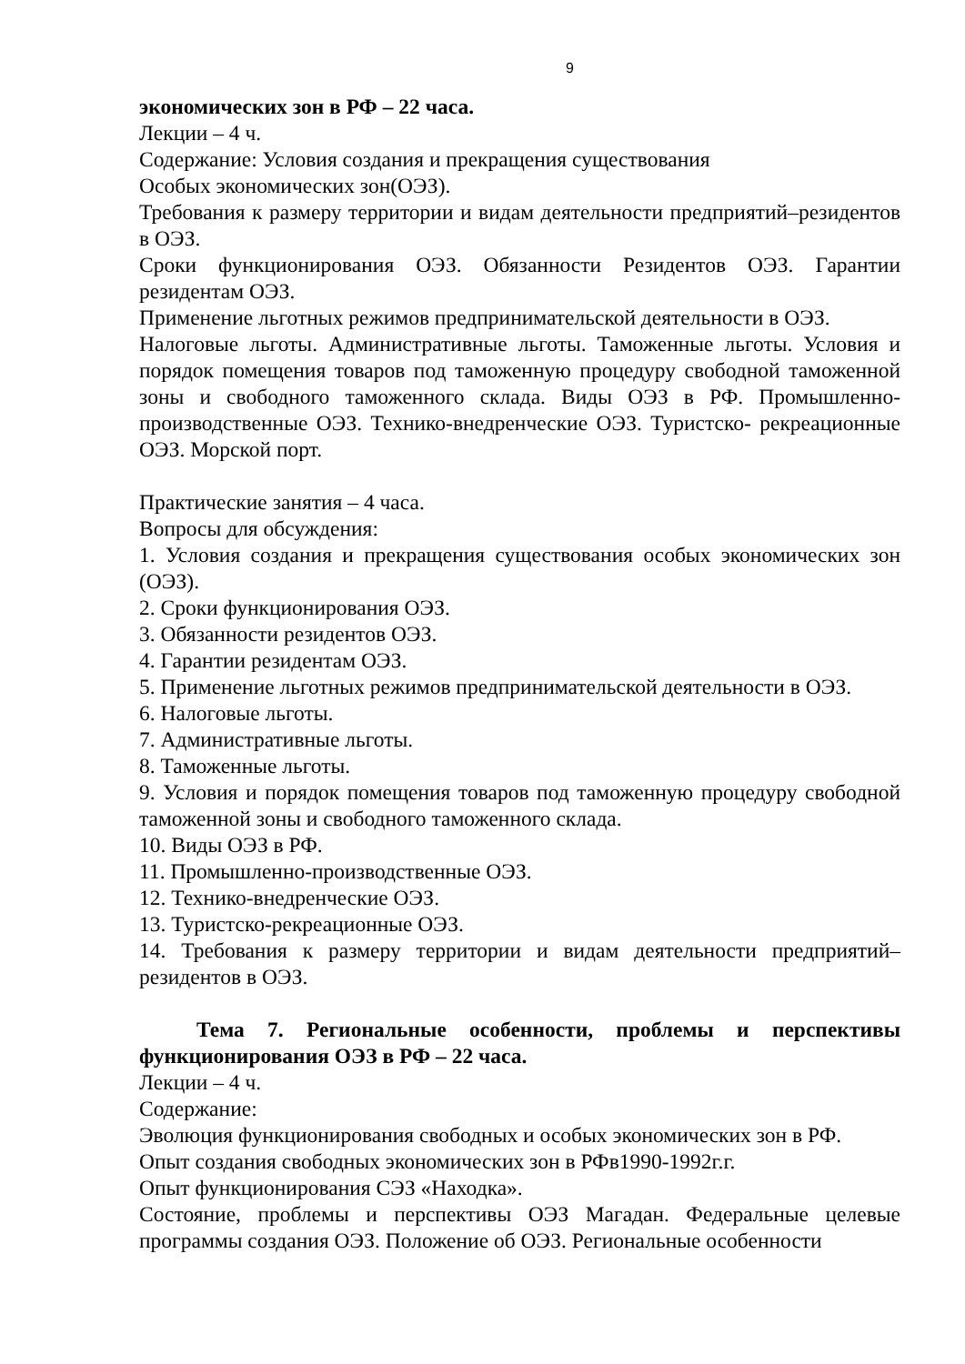9
экономических зон в РФ – 22 часа.
Лекции – 4 ч.
Содержание: Условия создания и прекращения существования
Особых экономических зон(ОЭЗ).
Требования к размеру территории и видам деятельности предприятий–резидентов в ОЭЗ.
Сроки функционирования ОЭЗ. Обязанности Резидентов ОЭЗ. Гарантии резидентам ОЭЗ.
Применение льготных режимов предпринимательской деятельности в ОЭЗ.
Налоговые льготы. Административные льготы. Таможенные льготы. Условия и порядок помещения товаров под таможенную процедуру свободной таможенной зоны и свободного таможенного склада. Виды ОЭЗ в РФ. Промышленно-производственные ОЭЗ. Технико-внедренческие ОЭЗ. Туристско- рекреационные ОЭЗ. Морской порт.
Практические занятия – 4 часа.
Вопросы для обсуждения:
1. Условия создания и прекращения существования особых экономических зон (ОЭЗ).
2. Сроки функционирования ОЭЗ.
3. Обязанности резидентов ОЭЗ.
4. Гарантии резидентам ОЭЗ.
5. Применение льготных режимов предпринимательской деятельности в ОЭЗ.
6. Налоговые льготы.
7. Административные льготы.
8. Таможенные льготы.
9. Условия и порядок помещения товаров под таможенную процедуру свободной таможенной зоны и свободного таможенного склада.
10. Виды ОЭЗ в РФ.
11. Промышленно-производственные ОЭЗ.
12. Технико-внедренческие ОЭЗ.
13. Туристско-рекреационные ОЭЗ.
14. Требования к размеру территории и видам деятельности предприятий–резидентов в ОЭЗ.
Тема 7. Региональные особенности, проблемы и перспективы функционирования ОЭЗ в РФ – 22 часа.
Лекции – 4 ч.
Содержание:
Эволюция функционирования свободных и особых экономических зон в РФ.
Опыт создания свободных экономических зон в РФв1990-1992г.г.
Опыт функционирования СЭЗ «Находка».
Состояние, проблемы и перспективы ОЭЗ Магадан. Федеральные целевые программы создания ОЭЗ. Положение об ОЭЗ. Региональные особенности